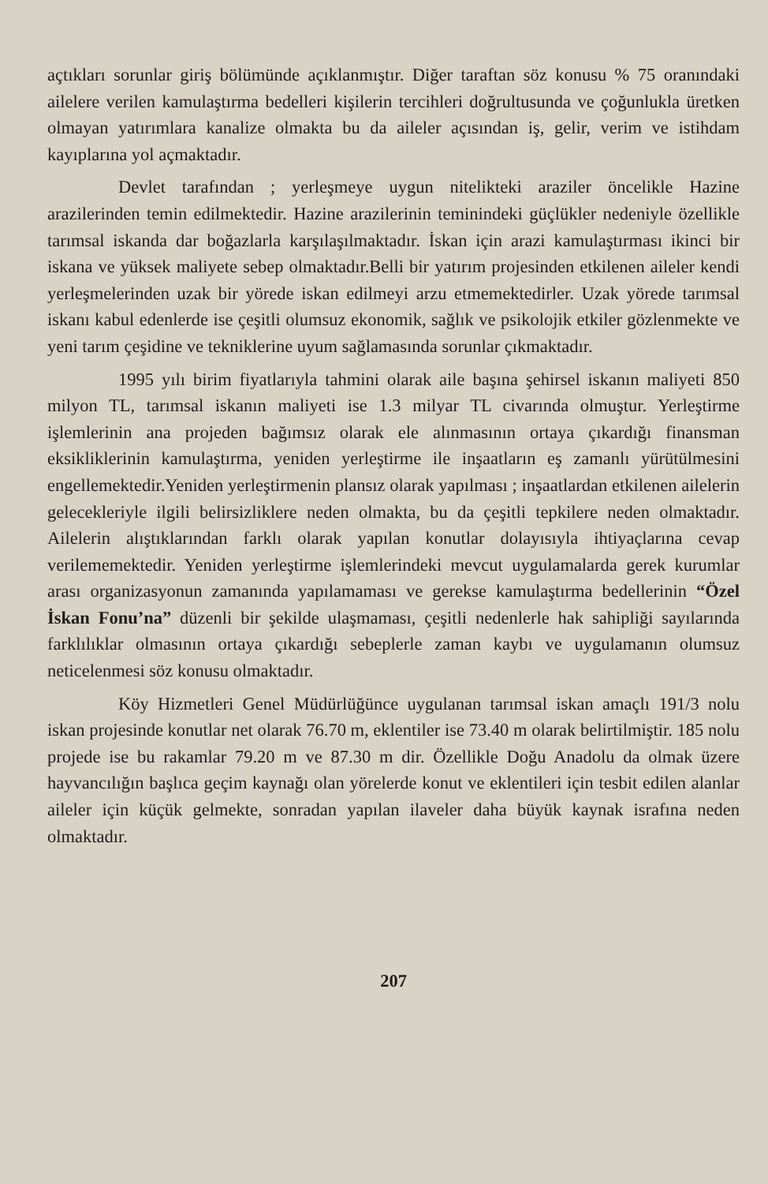açtıkları sorunlar giriş bölümünde açıklanmıştır. Diğer taraftan söz konusu % 75 oranındaki ailelere verilen kamulaştırma bedelleri kişilerin tercihleri doğrultusunda ve çoğunlukla üretken olmayan yatırımlara kanalize olmakta bu da aileler açısından iş, gelir, verim ve istihdam kayıplarına yol açmaktadır.
Devlet tarafından ; yerleşmeye uygun nitelikteki araziler öncelikle Hazine arazilerinden temin edilmektedir. Hazine arazilerinin temininde­ki güçlükler nedeniyle özellikle tarımsal iskanda dar boğazlarla karşılaşılmaktadır. İskan için arazi kamulaştırması ikinci bir iskana ve yüksek maliyete sebep olmaktadır.Belli bir yatırım projesinden etkilenen aileler kendi yerleşmelerinden uzak bir yörede iskan edilmeyi arzu etmemektedirler. Uzak yörede tarımsal iskanı kabul edenlerde ise çeşitli olumsuz ekonomik, sağlık ve psikolojik etkiler gözlenmekte ve yeni tarım çeşidine ve tekniklerine uyum sağlamasında sorunlar çıkmaktadır.
1995 yılı birim fiyatlarıyla tahmini olarak aile başına şehirsel iskanın maliyeti 850 milyon TL, tarımsal iskanın maliyeti ise 1.3 milyar TL civarında olmuştur. Yerleştirme işlemlerinin ana projeden bağımsız olarak ele alınmasının ortaya çıkardığı finansman eksikliklerinin kamulaştırma, yeniden yerleştirme ile inşaatların eş zamanlı yürütülmesini engellemektedir.Yeniden yerleştirmenin plansız olarak yapılması ; inşaatlardan etkilenen ailelerin gelecekleriyle ilgili belirsizliklere neden olmakta, bu da çeşitli tepkilere neden olmaktadır. Ailelerin alıştıklarından farklı olarak yapılan konutlar dolayısıyla ihtiyaçlarına cevap verilememektedir. Yeniden yerleştirme işlemlerindeki mevcut uygulamalarda gerek kurumlar arası organizasyonun zamanında yapılamaması ve gerekse kamulaştırma bedellerinin “Özel İskan Fonu’na” düzenli bir şekilde ulaşmaması, çeşitli nedenlerle hak sahipliği sayılarında farklılıklar olmasının ortaya çıkardığı sebeplerle zaman kaybı ve uygulamanın olumsuz neticelenmesi söz konusu olmaktadır.
Köy Hizmetleri Genel Müdürlüğünce uygulanan tarımsal iskan amaçlı 191/3 nolu iskan projesinde konutlar net olarak 76.70 m, eklentiler ise 73.40 m olarak belirtilmiştir. 185 nolu projede ise bu rakamlar 79.20 m ve 87.30 m dir. Özellikle Doğu Anadolu da olmak üzere hayvancılığın başlıca geçim kaynağı olan yörelerde konut ve eklentileri için tesbit edilen alanlar aileler için küçük gelmekte, sonradan yapılan ilaveler daha büyük kaynak israfına neden olmaktadır.
207